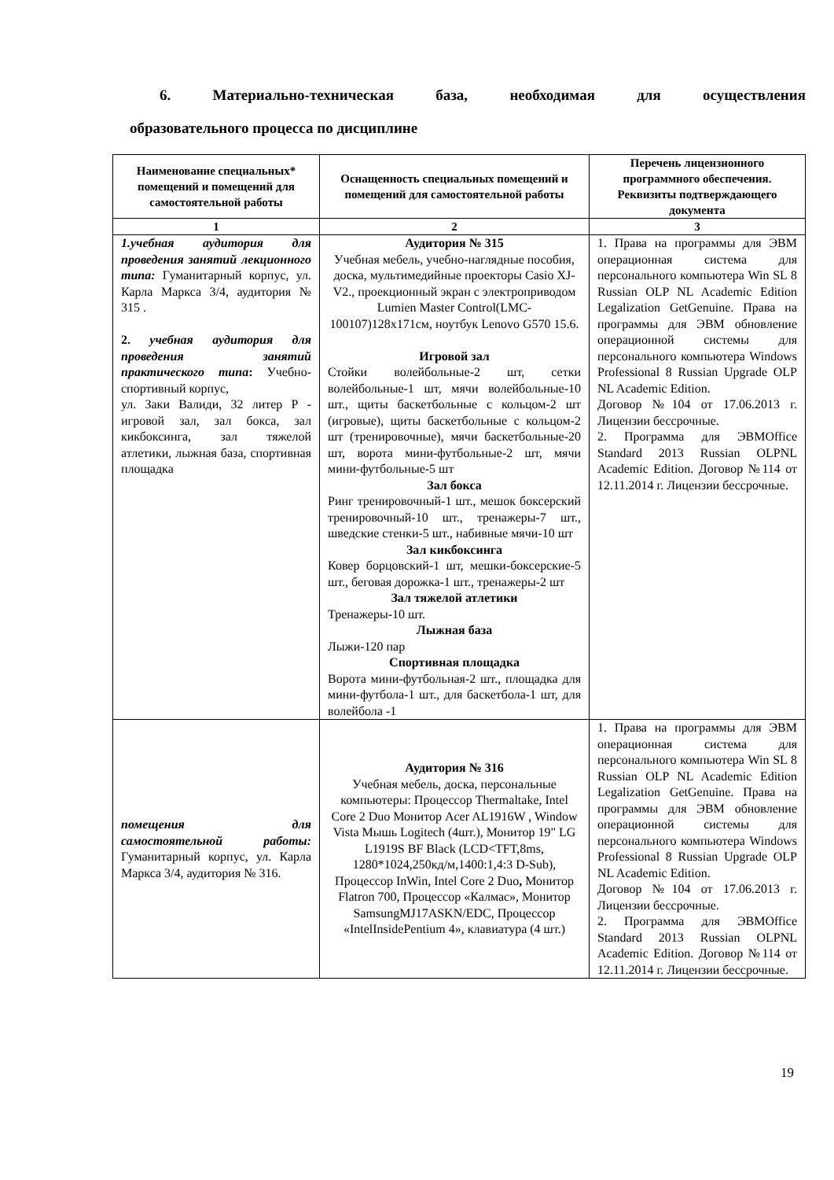6. Материально-техническая база, необходимая для осуществления
образовательного процесса по дисциплине
| Наименование специальных* помещений и помещений для самостоятельной работы | Оснащенность специальных помещений и помещений для самостоятельной работы | Перечень лицензионного программного обеспечения. Реквизиты подтверждающего документа |
| --- | --- | --- |
| 1 | 2 | 3 |
| 1.учебная аудитория для проведения занятий лекционного типа: Гуманитарный корпус, ул. Карла Маркса 3/4, аудитория № 315 . 2. учебная аудитория для проведения занятий практического типа : Учебно-спортивный корпус, ул. Заки Валиди, 32 литер Р - игровой зал, зал бокса, зал кикбоксинга, зал тяжелой атлетики, лыжная база, спортивная площадка | Аудитория № 315 Учебная мебель, учебно-наглядные пособия, доска, мультимедийные проекторы Casio XJ-V2., проекционный экран с электроприводом Lumien Master Control(LMC-100107)128x171см, ноутбук Lenovo G570 15.6. Игровой зал Стойки волейбольные-2 шт, сетки волейбольные-1 шт, мячи волейбольные-10 шт., щиты баскетбольные с кольцом-2 шт (игровые), щиты баскетбольные с кольцом-2 шт (тренировочные), мячи баскетбольные-20 шт, ворота мини-футбольные-2 шт, мячи мини-футбольные-5 шт Зал бокса Ринг тренировочный-1 шт., мешок боксерский тренировочный-10 шт., тренажеры-7 шт., шведские стенки-5 шт., набивные мячи-10 шт Зал кикбоксинга Ковер борцовский-1 шт, мешки-боксерские-5 шт., беговая дорожка-1 шт., тренажеры-2 шт Зал тяжелой атлетики Тренажеры-10 шт. Лыжная база Лыжи-120 пар Спортивная площадка Ворота мини-футбольная-2 шт., площадка для мини-футбола-1 шт., для баскетбола-1 шт, для волейбола -1 | 1. Права на программы для ЭВМ операционная система для персонального компьютера Win SL 8 Russian OLP NL Academic Edition Legalization GetGenuine. Права на программы для ЭВМ обновление операционной системы для персонального компьютера Windows Professional 8 Russian Upgrade OLP NL Academic Edition. Договор №104 от 17.06.2013 г. Лицензии бессрочные. 2. Программа для ЭВМOffice Standard 2013 Russian OLPNL Academic Edition. Договор №114 от 12.11.2014 г. Лицензии бессрочные. |
| помещения для самостоятельной работы: Гуманитарный корпус, ул. Карла Маркса 3/4, аудитория № 316. | Аудитория № 316 Учебная мебель, доска, персональные компьютеры: Процессор Thermaltake, Intel Core 2 Duo Монитор Acer AL1916W , Window Vista Мышь Logitech (4шт.), Монитор 19" LG L1919S BF Black (LCD<TFT,8ms, 1280*1024,250кд/м,1400:1,4:3 D-Sub), Процессор InWin, Intel Core 2 Duo , Монитор Flatron 700, Процессор «Калмас», Монитор SamsungMJ17ASKN/EDC, Процессор «IntelInsidePentium 4», клавиатура (4 шт.) | 1. Права на программы для ЭВМ операционная система для персонального компьютера Win SL 8 Russian OLP NL Academic Edition Legalization GetGenuine. Права на программы для ЭВМ обновление операционной системы для персонального компьютера Windows Professional 8 Russian Upgrade OLP NL Academic Edition. Договор №104 от 17.06.2013 г. Лицензии бессрочные. 2. Программа для ЭВМOffice Standard 2013 Russian OLPNL Academic Edition. Договор №114 от 12.11.2014 г. Лицензии бессрочные. |
19